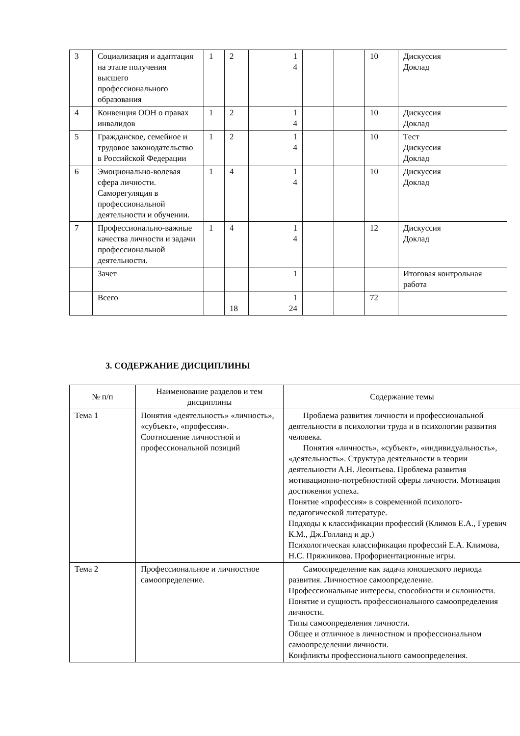| 3 | Социализация и адаптация на этапе получения высшего профессионального образования | 1 | 2 | | 1 4 | | | 10 | Дискуссия Доклад |
| 4 | Конвенция ООН о правах инвалидов | 1 | 2 | | 1 4 | | | 10 | Дискуссия Доклад |
| 5 | Гражданское, семейное и трудовое законодательство в Российской Федерации | 1 | 2 | | 1 4 | | | 10 | Тест Дискуссия Доклад |
| 6 | Эмоционально-волевая сфера личности. Саморегуляция в профессиональной деятельности и обучении. | 1 | 4 | | 1 4 | | | 10 | Дискуссия Доклад |
| 7 | Профессионально-важные качества личности и задачи профессиональной деятельности. | 1 | 4 | | 1 4 | | | 12 | Дискуссия Доклад |
| | Зачет | | | | 1 | | | | Итоговая контрольная работа |
| | Всего | | 18 | | 1 24 | | | 72 | |
3. СОДЕРЖАНИЕ ДИСЦИПЛИНЫ
| № п/п | Наименование разделов и тем дисциплины | Содержание темы |
| --- | --- | --- |
| Тема 1 | Понятия «деятельность» «личность», «субъект», «профессия». Соотношение личностной и профессиональной позиций | Проблема развития личности и профессиональной деятельности в психологии труда и в психологии развития человека. Понятия «личность», «субъект», «индивидуальность», «деятельность». Структура деятельности в теории деятельности А.Н. Леонтьева. Проблема развития мотивационно-потребностной сферы личности. Мотивация достижения успеха. Понятие «профессия» в современной психолого-педагогической литературе. Подходы к классификации профессий (Климов Е.А., Гуревич К.М., Дж.Голланд и др.) Психологическая классификация профессий Е.А. Климова, Н.С. Пряжникова. Профориентационные игры. |
| Тема 2 | Профессиональное и личностное самоопределение. | Самоопределение как задача юношеского периода развития. Личностное самоопределение. Профессиональные интересы, способности и склонности. Понятие и сущность профессионального самоопределения личности. Типы самоопределения личности. Общее и отличное в личностном и профессиональном самоопределении личности. Конфликты профессионального самоопределения. |